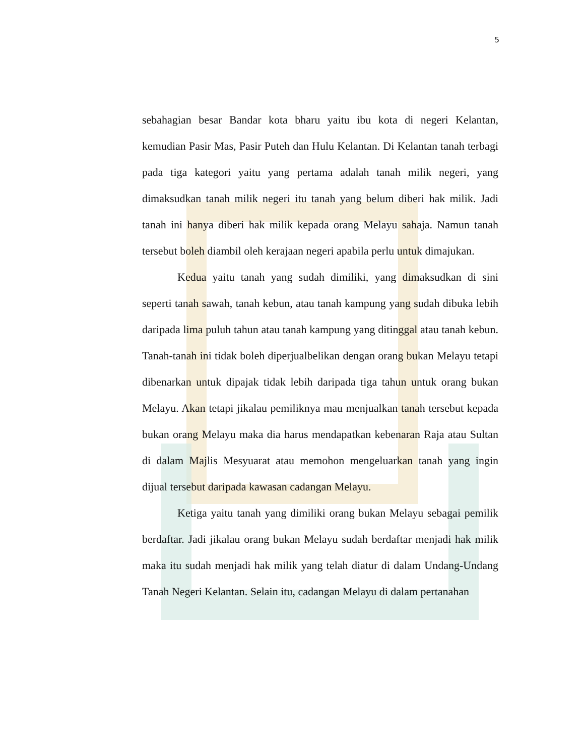5
sebahagian besar Bandar kota bharu yaitu ibu kota di negeri Kelantan, kemudian Pasir Mas, Pasir Puteh dan Hulu Kelantan. Di Kelantan tanah terbagi pada tiga kategori yaitu yang pertama adalah tanah milik negeri, yang dimaksudkan tanah milik negeri itu tanah yang belum diberi hak milik. Jadi tanah ini hanya diberi hak milik kepada orang Melayu sahaja. Namun tanah tersebut boleh diambil oleh kerajaan negeri apabila perlu untuk dimajukan.
Kedua yaitu tanah yang sudah dimiliki, yang dimaksudkan di sini seperti tanah sawah, tanah kebun, atau tanah kampung yang sudah dibuka lebih daripada lima puluh tahun atau tanah kampung yang ditinggal atau tanah kebun. Tanah-tanah ini tidak boleh diperjualbelikan dengan orang bukan Melayu tetapi dibenarkan untuk dipajak tidak lebih daripada tiga tahun untuk orang bukan Melayu. Akan tetapi jikalau pemiliknya mau menjualkan tanah tersebut kepada bukan orang Melayu maka dia harus mendapatkan kebenaran Raja atau Sultan di dalam Majlis Mesyuarat atau memohon mengeluarkan tanah yang ingin dijual tersebut daripada kawasan cadangan Melayu.
Ketiga yaitu tanah yang dimiliki orang bukan Melayu sebagai pemilik berdaftar. Jadi jikalau orang bukan Melayu sudah berdaftar menjadi hak milik maka itu sudah menjadi hak milik yang telah diatur di dalam Undang-Undang Tanah Negeri Kelantan. Selain itu, cadangan Melayu di dalam pertanahan